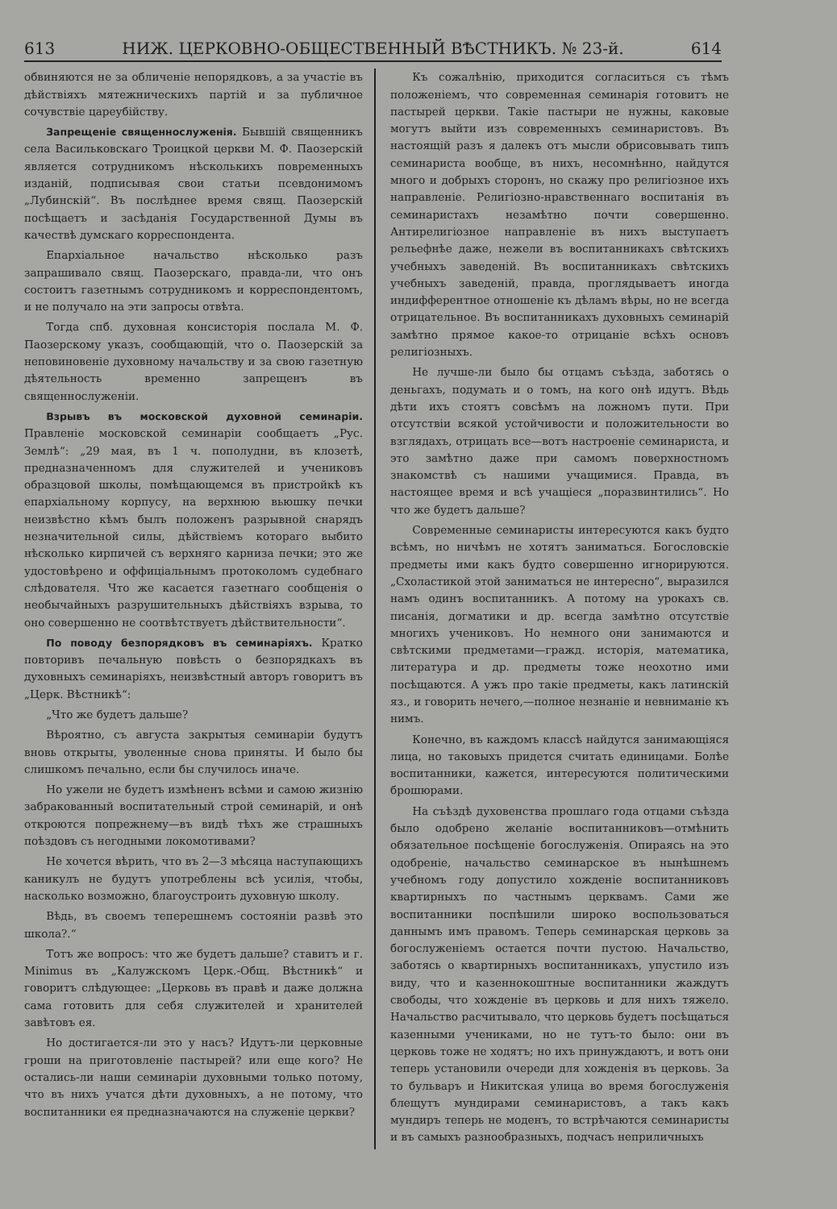613 НИЖ. ЦЕРКОВНО-ОБЩЕСТВЕННЫЙ ВѢСТНИКЪ. № 23-й. 614
обвиняются не за обличеніе непорядковъ, а за участіе въ дѣйствіяхъ мятежническихъ партій и за публичное сочувствіе цареубійству.
Запрещеніе священнослуженія. Бывшій священникъ села Васильковскаго Троицкой церкви М. Ф. Паозерскій является сотрудникомъ нѣсколькихъ повременныхъ изданій, подписывая свои статьи псевдонимомъ „Лубинскій“. Въ послѣднее время свящ. Паозерскій посѣщаетъ и засѣданія Государственной Думы въ качествѣ думскаго корреспондента.
Епархіальное начальство нѣсколько разъ запрашивало свящ. Паозерскаго, правда-ли, что онъ состоитъ газетнымъ сотрудникомъ и корреспондентомъ, и не получало на эти запросы отвѣта.
Тогда спб. духовная консисторія послала М. Ф. Паозерскому указъ, сообщающій, что о. Паозерскій за неповиновеніе духовному начальству и за свою газетную дѣятельность временно запрещенъ въ священнослуженіи.
Взрывъ въ московской духовной семинаріи. Правленіе московской семинаріи сообщаетъ „Рус. Землѣ“: „29 мая, въ 1 ч. пополудни, въ клозетѣ, предназначенномъ для служителей и учениковъ образцовой школы, помѣщающемся въ пристройкѣ къ епархіальному корпусу, на верхнюю вьюшку печки неизвѣстно кѣмъ былъ положенъ разрывной снарядъ незначительной силы, дѣйствіемъ котораго выбито нѣсколько кирпичей съ верхняго карниза печки; это же удостовѣрено и оффиціальнымъ протоколомъ судебнаго слѣдователя. Что же касается газетнаго сообщенія о необычайныхъ разрушительныхъ дѣйствіяхъ взрыва, то оно совершенно не соотвѣтствуетъ дѣйствительности“.
По поводу безпорядковъ въ семинаріяхъ. Кратко повторивъ печальную повѣсть о безпорядкахъ въ духовныхъ семинаріяхъ, неизвѣстный авторъ говоритъ въ „Церк. Вѣстникѣ“:
„Что же будетъ дальше?
Вѣроятно, съ августа закрытыя семинаріи будутъ вновь открыты, уволенные снова приняты. И было бы слишкомъ печально, если бы случилось иначе.
Но ужели не будетъ измѣненъ всѣми и самою жизнію забракованный воспитательный строй семинарій, и онѣ откроются попрежнему—въ видѣ тѣхъ же страшныхъ поѣздовъ съ негодными локомотивами?
Не хочется вѣрить, что въ 2—3 мѣсяца наступающихъ каникулъ не будутъ употреблены всѣ усилія, чтобы, насколько возможно, благоустроить духовную школу.
Вѣдь, въ своемъ теперешнемъ состояніи развѣ это школа?.“
Тотъ же вопросъ: что же будетъ дальше? ставитъ и г. Minimus въ „Калужскомъ Церк.-Общ. Вѣстникѣ“ и говоритъ слѣдующее: „Церковь въ правѣ и даже должна сама готовить для себя служителей и хранителей завѣтовъ ея.
Но достигается-ли это у насъ? Идутъ-ли церковные гроши на приготовленіе пастырей? или еще кого? Не остались-ли наши семинаріи духовными только потому, что въ нихъ учатся дѣти духовныхъ, а не потому, что воспитанники ея предназначаются на служеніе церкви?
Къ сожалѣнію, приходится согласиться съ тѣмъ положеніемъ, что современная семинарія готовитъ не пастырей церкви. Такіе пастыри не нужны, каковые могутъ выйти изъ современныхъ семинаристовъ. Въ настоящій разъ я далекъ отъ мысли обрисовывать типъ семинариста вообще, въ нихъ, несомнѣнно, найдутся много и добрыхъ сторонъ, но скажу про религіозное ихъ направленіе. Религіозно-нравственнаго воспитанія въ семинаристахъ незамѣтно почти совершенно. Антирелигіозное направленіе въ нихъ выступаетъ рельефнѣе даже, нежели въ воспитанникахъ свѣтскихъ учебныхъ заведеній. Въ воспитанникахъ свѣтскихъ учебныхъ заведеній, правда, проглядываетъ иногда индифферентное отношеніе къ дѣламъ вѣры, но не всегда отрицательное. Въ воспитанникахъ духовныхъ семинарій замѣтно прямое какое-то отрицаніе всѣхъ основъ религіозныхъ.
Не лучше-ли было бы отцамъ съѣзда, заботясь о деньгахъ, подумать и о томъ, на кого онѣ идутъ. Вѣдь дѣти ихъ стоятъ совсѣмъ на ложномъ пути. При отсутствіи всякой устойчивости и положительности во взглядахъ, отрицать все—вотъ настроеніе семинариста, и это замѣтно даже при самомъ поверхностномъ знакомствѣ съ нашими учащимися. Правда, въ настоящее время и всѣ учащіеся „поразвинтились“. Но что же будетъ дальше?
Современные семинаристы интересуются какъ будто всѣмъ, но ничѣмъ не хотятъ заниматься. Богословскіе предметы ими какъ будто совершенно игнорируются. „Схоластикой этой заниматься не интересно“, выразился намъ одинъ воспитанникъ. А потому на урокахъ св. писанія, догматики и др. всегда замѣтно отсутствіе многихъ учениковъ. Но немного они занимаются и свѣтскими предметами—гражд. исторія, математика, литература и др. предметы тоже неохотно ими посѣщаются. А ужъ про такіе предметы, какъ латинскій яз., и говорить нечего,—полное незнаніе и невниманіе къ нимъ.
Конечно, въ каждомъ классѣ найдутся занимающіяся лица, но таковыхъ придется считать единицами. Болѣе воспитанники, кажется, интересуются политическими брошюрами.
На съѣздѣ духовенства прошлаго года отцами съѣзда было одобрено желаніе воспитанниковъ—отмѣнить обязательное посѣщеніе богослуженія. Опираясь на это одобреніе, начальство семинарское въ нынѣшнемъ учебномъ году допустило хожденіе воспитанниковъ квартирныхъ по частнымъ церквамъ. Сами же воспитанники поспѣшили широко воспользоваться даннымъ имъ правомъ. Теперь семинарская церковь за богослуженіемъ остается почти пустою. Начальство, заботясь о квартирныхъ воспитанникахъ, упустило изъ виду, что и казеннокоштные воспитанники жаждутъ свободы, что хожденіе въ церковь и для нихъ тяжело. Начальство расчитывало, что церковь будетъ посѣщаться казенными учениками, но не тутъ-то было: они въ церковь тоже не ходятъ; но ихъ принуждаютъ, и вотъ они теперь установили очереди для хожденія въ церковь. За то бульваръ и Никитская улица во время богослуженія блещутъ мундирами семинаристовъ, а такъ какъ мундиръ теперь не моденъ, то встрѣчаются семинаристы и въ самыхъ разнообразныхъ, подчасъ неприличныхъ